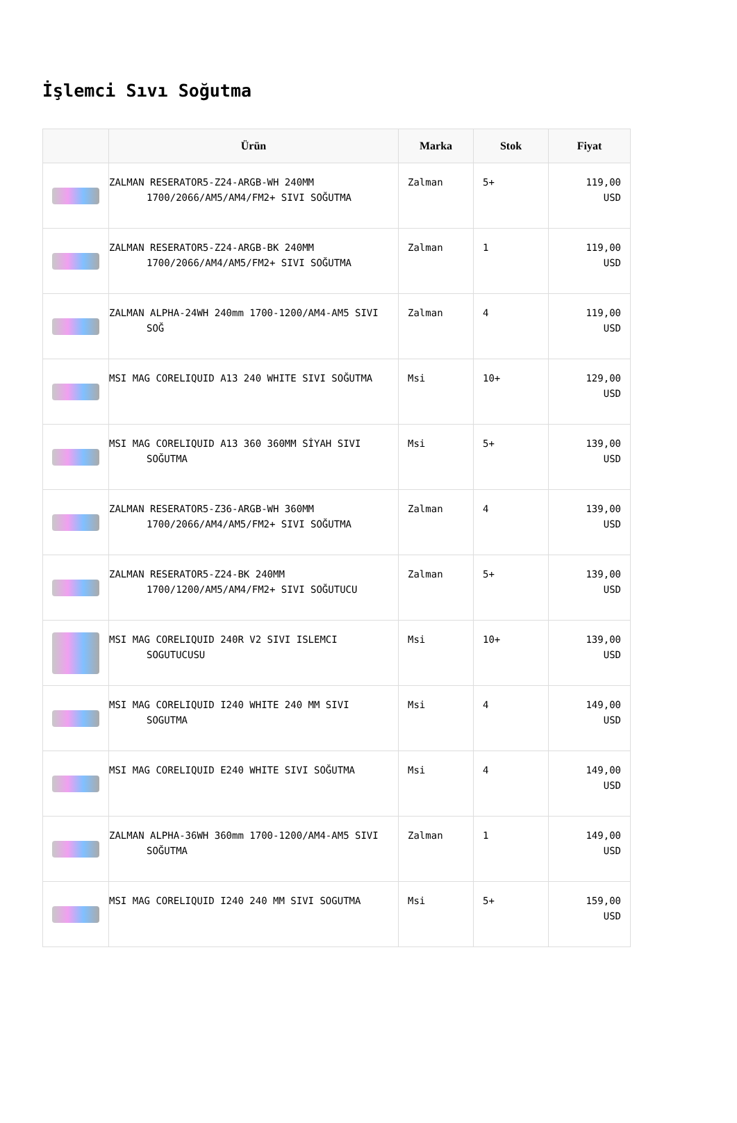İşlemci Sıvı Soğutma
| | Ürün | Marka | Stok | Fiyat |
| --- | --- | --- | --- | --- |
| | ZALMAN RESERATOR5-Z24-ARGB-WH 240MM 1700/2066/AM5/AM4/FM2+ SIVI SOĞUTMA | Zalman | 5+ | 119,00 USD |
| | ZALMAN RESERATOR5-Z24-ARGB-BK 240MM 1700/2066/AM4/AM5/FM2+ SIVI SOĞUTMA | Zalman | 1 | 119,00 USD |
| | ZALMAN ALPHA-24WH 240mm 1700-1200/AM4-AM5 SIVI SOĞ | Zalman | 4 | 119,00 USD |
| | MSI MAG CORELIQUID A13 240 WHITE SIVI SOĞUTMA | Msi | 10+ | 129,00 USD |
| | MSI MAG CORELIQUID A13 360 360MM SİYAH SIVI SOĞUTMA | Msi | 5+ | 139,00 USD |
| | ZALMAN RESERATOR5-Z36-ARGB-WH 360MM 1700/2066/AM4/AM5/FM2+ SIVI SOĞUTMA | Zalman | 4 | 139,00 USD |
| | ZALMAN RESERATOR5-Z24-BK 240MM 1700/1200/AM5/AM4/FM2+ SIVI SOĞUTUCU | Zalman | 5+ | 139,00 USD |
| | MSI MAG CORELIQUID 240R V2 SIVI ISLEMCI SOGUTUCUSU | Msi | 10+ | 139,00 USD |
| | MSI MAG CORELIQUID I240 WHITE 240 MM SIVI SOGUTMA | Msi | 4 | 149,00 USD |
| | MSI MAG CORELIQUID E240 WHITE SIVI SOĞUTMA | Msi | 4 | 149,00 USD |
| | ZALMAN ALPHA-36WH 360mm 1700-1200/AM4-AM5 SIVI SOĞUTMA | Zalman | 1 | 149,00 USD |
| | MSI MAG CORELIQUID I240 240 MM SIVI SOGUTMA | Msi | 5+ | 159,00 USD |